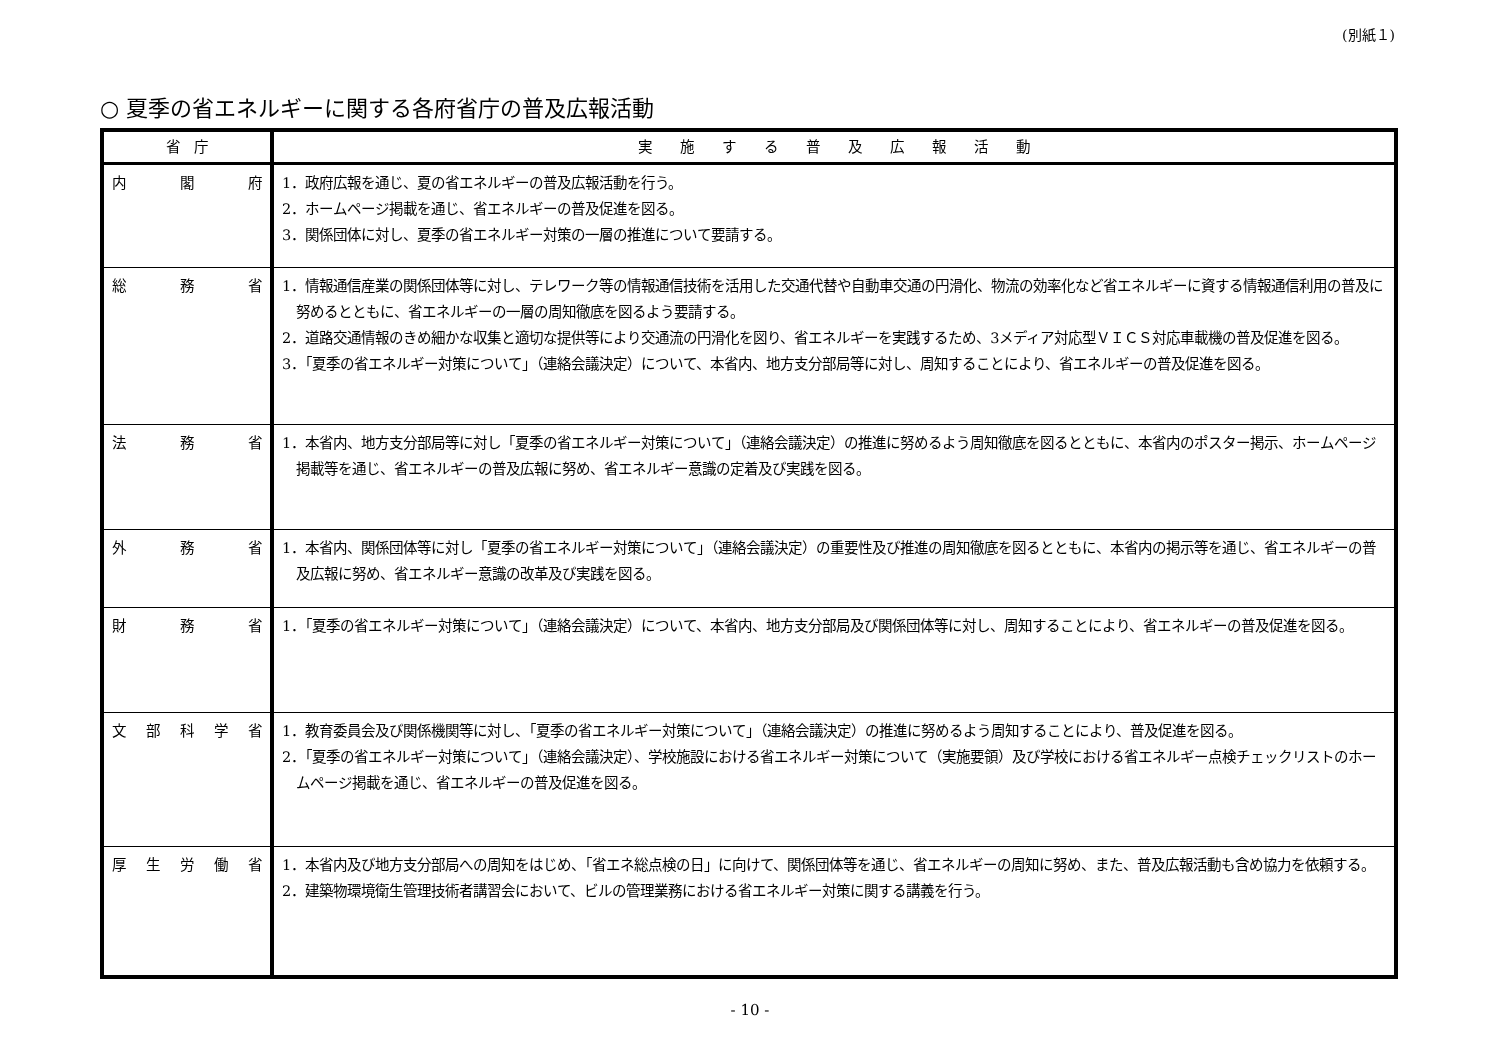(別紙１)
○ 夏季の省エネルギーに関する各府省庁の普及広報活動
| 省 庁 | 実 施 す る 普 及 広 報 活 動 |
| --- | --- |
| 内 閣 府 | 1．政府広報を通じ、夏の省エネルギーの普及広報活動を行う。 2．ホームページ掲載を通じ、省エネルギーの普及促進を図る。 3．関係団体に対し、夏季の省エネルギー対策の一層の推進について要請する。 |
| 総 務 省 | 1．情報通信産業の関係団体等に対し、テレワーク等の情報通信技術を活用した交通代替や自動車交通の円滑化、物流の効率化など省エネルギーに資する情報通信利用の普及に努めるとともに、省エネルギーの一層の周知徹底を図るよう要請する。 2．道路交通情報のきめ細かな収集と適切な提供等により交通流の円滑化を図り、省エネルギーを実践するため、3メディア対応型ＶＩＣＳ対応車載機の普及促進を図る。 3．「夏季の省エネルギー対策について」（連絡会議決定）について、本省内、地方支分部局等に対し、周知することにより、省エネルギーの普及促進を図る。 |
| 法 務 省 | 1．本省内、地方支分部局等に対し「夏季の省エネルギー対策について」（連絡会議決定）の推進に努めるよう周知徹底を図るとともに、本省内のポスター掲示、ホームページ掲載等を通じ、省エネルギーの普及広報に努め、省エネルギー意識の定着及び実践を図る。 |
| 外 務 省 | 1．本省内、関係団体等に対し「夏季の省エネルギー対策について」（連絡会議決定）の重要性及び推進の周知徹底を図るとともに、本省内の掲示等を通じ、省エネルギーの普及広報に努め、省エネルギー意識の改革及び実践を図る。 |
| 財 務 省 | 1．「夏季の省エネルギー対策について」（連絡会議決定）について、本省内、地方支分部局及び関係団体等に対し、周知することにより、省エネルギーの普及促進を図る。 |
| 文部科学省 | 1．教育委員会及び関係機関等に対し、「夏季の省エネルギー対策について」（連絡会議決定）の推進に努めるよう周知することにより、普及促進を図る。 2．「夏季の省エネルギー対策について」（連絡会議決定）、学校施設における省エネルギー対策について（実施要領）及び学校における省エネルギー点検チェックリストのホームページ掲載を通じ、省エネルギーの普及促進を図る。 |
| 厚生労働省 | 1．本省内及び地方支分部局への周知をはじめ、「省エネ総点検の日」に向けて、関係団体等を通じ、省エネルギーの周知に努め、また、普及広報活動も含め協力を依頼する。 2．建築物環境衛生管理技術者講習会において、ビルの管理業務における省エネルギー対策に関する講義を行う。 |
- 10 -